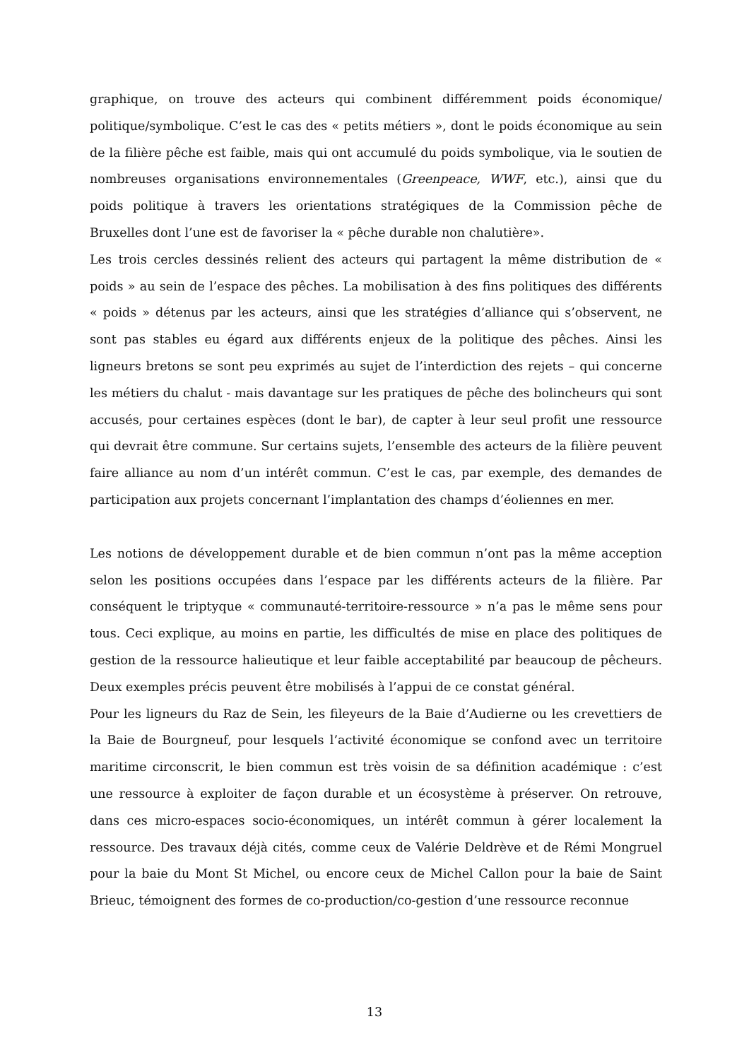graphique, on trouve des acteurs qui combinent différemment poids économique/ politique/symbolique. C’est le cas des « petits métiers », dont le poids économique au sein de la filière pêche est faible, mais qui ont accumulé du poids symbolique, via le soutien de nombreuses organisations environnementales (Greenpeace, WWF, etc.), ainsi que du poids politique à travers les orientations stratégiques de la Commission pêche de Bruxelles dont l’une est de favoriser la « pêche durable non chalutière».
Les trois cercles dessinés relient des acteurs qui partagent la même distribution de « poids » au sein de l’espace des pêches. La mobilisation à des fins politiques des différents « poids » détenus par les acteurs, ainsi que les stratégies d’alliance qui s’observent, ne sont pas stables eu égard aux différents enjeux de la politique des pêches. Ainsi les ligneurs bretons se sont peu exprimés au sujet de l’interdiction des rejets – qui concerne les métiers du chalut - mais davantage sur les pratiques de pêche des bolincheurs qui sont accusés, pour certaines espèces (dont le bar), de capter à leur seul profit une ressource qui devrait être commune. Sur certains sujets, l’ensemble des acteurs de la filière peuvent faire alliance au nom d’un intérêt commun. C’est le cas, par exemple, des demandes de participation aux projets concernant l’implantation des champs d’éoliennes en mer.
Les notions de développement durable et de bien commun n’ont pas la même acception selon les positions occupées dans l’espace par les différents acteurs de la filière. Par conséquent le triptyque « communauté-territoire-ressource » n’a pas le même sens pour tous. Ceci explique, au moins en partie, les difficultés de mise en place des politiques de gestion de la ressource halieutique et leur faible acceptabilité par beaucoup de pêcheurs. Deux exemples précis peuvent être mobilisés à l’appui de ce constat général.
Pour les ligneurs du Raz de Sein, les fileyeurs de la Baie d’Audierne ou les crevettiers de la Baie de Bourgneuf, pour lesquels l’activité économique se confond avec un territoire maritime circonscrit, le bien commun est très voisin de sa définition académique : c’est une ressource à exploiter de façon durable et un écosystème à préserver. On retrouve, dans ces micro-espaces socio-économiques, un intérêt commun à gérer localement la ressource. Des travaux déjà cités, comme ceux de Valérie Deldrève et de Rémi Mongruel pour la baie du Mont St Michel, ou encore ceux de Michel Callon pour la baie de Saint Brieuc, témoignent des formes de co-production/co-gestion d’une ressource reconnue
13